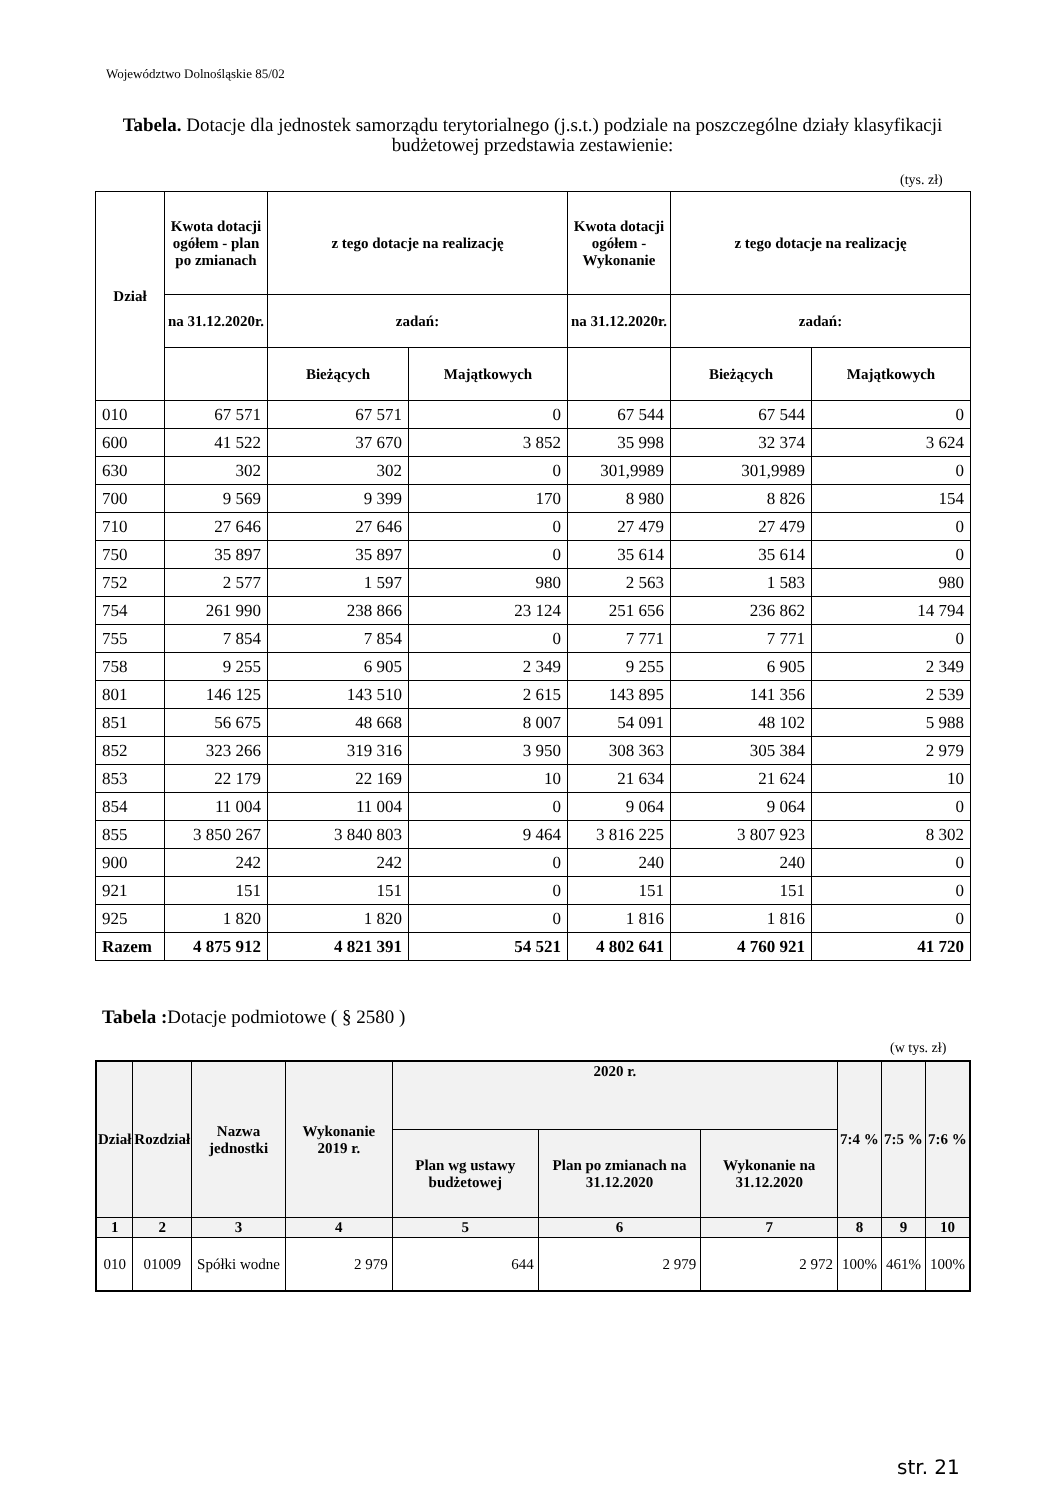Województwo Dolnośląskie 85/02
Tabela. Dotacje dla jednostek samorządu terytorialnego (j.s.t.) podziale na poszczególne działy klasyfikacji budżetowej przedstawia zestawienie:
(tys. zł)
| Dział | Kwota dotacji ogółem - plan po zmianach | z tego dotacje na realizację | | Kwota dotacji ogółem - Wykonanie | z tego dotacje na realizację | |
| --- | --- | --- | --- | --- | --- | --- |
| | na 31.12.2020r. | zadań: | | na 31.12.2020r. | zadań: | |
| | | Bieżących | Majątkowych | | Bieżących | Majątkowych |
| 010 | 67 571 | 67 571 | 0 | 67 544 | 67 544 | 0 |
| 600 | 41 522 | 37 670 | 3 852 | 35 998 | 32 374 | 3 624 |
| 630 | 302 | 302 | 0 | 301,9989 | 301,9989 | 0 |
| 700 | 9 569 | 9 399 | 170 | 8 980 | 8 826 | 154 |
| 710 | 27 646 | 27 646 | 0 | 27 479 | 27 479 | 0 |
| 750 | 35 897 | 35 897 | 0 | 35 614 | 35 614 | 0 |
| 752 | 2 577 | 1 597 | 980 | 2 563 | 1 583 | 980 |
| 754 | 261 990 | 238 866 | 23 124 | 251 656 | 236 862 | 14 794 |
| 755 | 7 854 | 7 854 | 0 | 7 771 | 7 771 | 0 |
| 758 | 9 255 | 6 905 | 2 349 | 9 255 | 6 905 | 2 349 |
| 801 | 146 125 | 143 510 | 2 615 | 143 895 | 141 356 | 2 539 |
| 851 | 56 675 | 48 668 | 8 007 | 54 091 | 48 102 | 5 988 |
| 852 | 323 266 | 319 316 | 3 950 | 308 363 | 305 384 | 2 979 |
| 853 | 22 179 | 22 169 | 10 | 21 634 | 21 624 | 10 |
| 854 | 11 004 | 11 004 | 0 | 9 064 | 9 064 | 0 |
| 855 | 3 850 267 | 3 840 803 | 9 464 | 3 816 225 | 3 807 923 | 8 302 |
| 900 | 242 | 242 | 0 | 240 | 240 | 0 |
| 921 | 151 | 151 | 0 | 151 | 151 | 0 |
| 925 | 1 820 | 1 820 | 0 | 1 816 | 1 816 | 0 |
| Razem | 4 875 912 | 4 821 391 | 54 521 | 4 802 641 | 4 760 921 | 41 720 |
Tabela : Dotacje podmiotowe ( § 2580 )
(w tys. zł)
| Dział | Rozdział | Nazwa jednostki | Wykonanie 2019 r. | 2020 r. | | | 7:4 % | 7:5 % | 7:6 % |
| --- | --- | --- | --- | --- | --- | --- | --- | --- | --- |
| | | | | Plan wg ustawy budżetowej | Plan po zmianach na 31.12.2020 | Wykonanie na 31.12.2020 | | | |
| 1 | 2 | 3 | 4 | 5 | 6 | 7 | 8 | 9 | 10 |
| 010 | 01009 | Spółki wodne | 2 979 | 644 | 2 979 | 2 972 | 100% | 461% | 100% |
str. 21